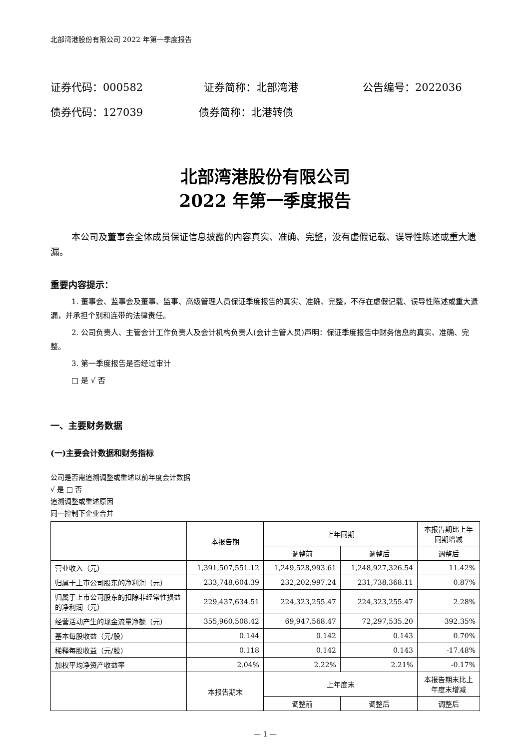北部湾港股份有限公司 2022 年第一季度报告
证券代码：000582 证券简称：北部湾港 公告编号：2022036
债券代码：127039 债券简称：北港转债
北部湾港股份有限公司
2022 年第一季度报告
本公司及董事会全体成员保证信息披露的内容真实、准确、完整，没有虚假记载、误导性陈述或重大遗漏。
重要内容提示：
1. 董事会、监事会及董事、监事、高级管理人员保证季度报告的真实、准确、完整，不存在虚假记载、误导性陈述或重大遗漏，并承担个别和连带的法律责任。
2. 公司负责人、主管会计工作负责人及会计机构负责人(会计主管人员)声明：保证季度报告中财务信息的真实、准确、完整。
3. 第一季度报告是否经过审计
□ 是 √ 否
一、主要财务数据
(一)主要会计数据和财务指标
公司是否需追溯调整或重述以前年度会计数据
√ 是 □ 否
追溯调整或重述原因
同一控制下企业合并
| | 本报告期 | 上年同期 | | 本报告期比上年 同期增减 |
| --- | --- | --- | --- | --- |
| | | 调整前 | 调整后 | 调整后 |
| 营业收入（元） | 1,391,507,551.12 | 1,249,528,993.61 | 1,248,927,326.54 | 11.42% |
| 归属于上市公司股东的净利润（元） | 233,748,604.39 | 232,202,997.24 | 231,738,368.11 | 0.87% |
| 归属于上市公司股东的扣除非经常性损益的净利润（元） | 229,437,634.51 | 224,323,255.47 | 224,323,255.47 | 2.28% |
| 经营活动产生的现金流量净额（元） | 355,960,508.42 | 69,947,568.47 | 72,297,535.20 | 392.35% |
| 基本每股收益（元/股） | 0.144 | 0.142 | 0.143 | 0.70% |
| 稀释每股收益（元/股） | 0.118 | 0.142 | 0.143 | -17.48% |
| 加权平均净资产收益率 | 2.04% | 2.22% | 2.21% | -0.17% |
| | 本报告期末 | 上年度末 | | 本报告期末比上 年度末增减 |
| | | 调整前 | 调整后 | 调整后 |
— 1 —